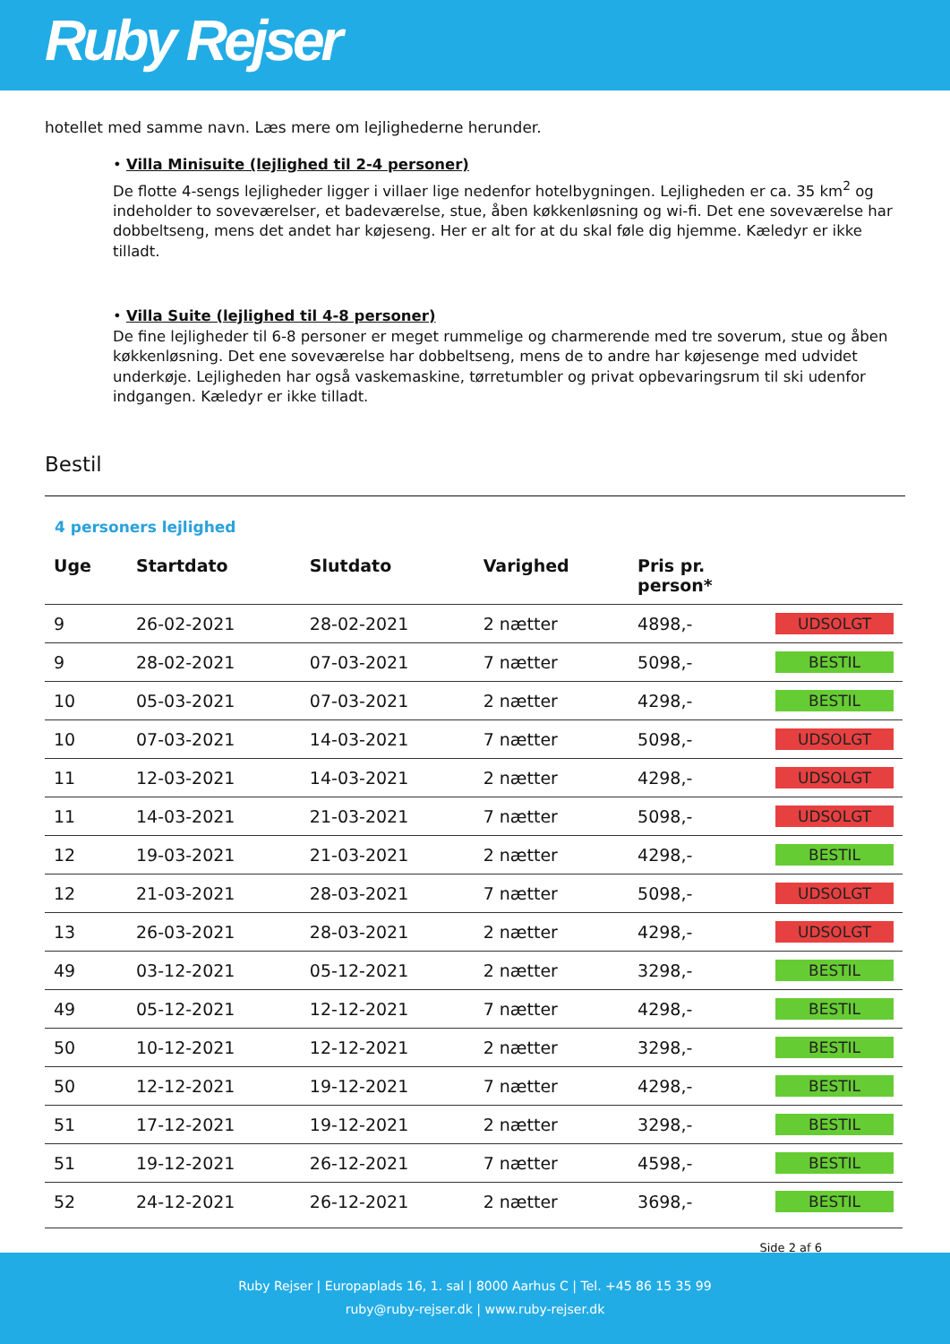Ruby Rejser
hotellet med samme navn. Læs mere om lejlighederne herunder.
• Villa Minisuite (lejlighed til 2-4 personer)
De flotte 4-sengs lejligheder ligger i villaer lige nedenfor hotelbygningen. Lejligheden er ca. 35 km<sup>2</sup> og indeholder to soveværelser, et badeværelse, stue, åben køkkenløsning og wi-fi. Det ene soveværelse har dobbeltseng, mens det andet har køjeseng. Her er alt for at du skal føle dig hjemme. Kæledyr er ikke tilladt.
• Villa Suite (lejlighed til 4-8 personer)
De fine lejligheder til 6-8 personer er meget rummelige og charmerende med tre soverum, stue og åben køkkenløsning. Det ene soveværelse har dobbeltseng, mens de to andre har køjesenge med udvidet underkøje. Lejligheden har også vaskemaskine, tørretumbler og privat opbevaringsrum til ski udenfor indgangen. Kæledyr er ikke tilladt.
Bestil
4 personers lejlighed
| Uge | Startdato | Slutdato | Varighed | Pris pr. person* | |
| --- | --- | --- | --- | --- | --- |
| 9 | 26-02-2021 | 28-02-2021 | 2 nætter | 4898,- | UDSOLGT |
| 9 | 28-02-2021 | 07-03-2021 | 7 nætter | 5098,- | BESTIL |
| 10 | 05-03-2021 | 07-03-2021 | 2 nætter | 4298,- | BESTIL |
| 10 | 07-03-2021 | 14-03-2021 | 7 nætter | 5098,- | UDSOLGT |
| 11 | 12-03-2021 | 14-03-2021 | 2 nætter | 4298,- | UDSOLGT |
| 11 | 14-03-2021 | 21-03-2021 | 7 nætter | 5098,- | UDSOLGT |
| 12 | 19-03-2021 | 21-03-2021 | 2 nætter | 4298,- | BESTIL |
| 12 | 21-03-2021 | 28-03-2021 | 7 nætter | 5098,- | UDSOLGT |
| 13 | 26-03-2021 | 28-03-2021 | 2 nætter | 4298,- | UDSOLGT |
| 49 | 03-12-2021 | 05-12-2021 | 2 nætter | 3298,- | BESTIL |
| 49 | 05-12-2021 | 12-12-2021 | 7 nætter | 4298,- | BESTIL |
| 50 | 10-12-2021 | 12-12-2021 | 2 nætter | 3298,- | BESTIL |
| 50 | 12-12-2021 | 19-12-2021 | 7 nætter | 4298,- | BESTIL |
| 51 | 17-12-2021 | 19-12-2021 | 2 nætter | 3298,- | BESTIL |
| 51 | 19-12-2021 | 26-12-2021 | 7 nætter | 4598,- | BESTIL |
| 52 | 24-12-2021 | 26-12-2021 | 2 nætter | 3698,- | BESTIL |
Side 2 af 6
Ruby Rejser | Europaplads 16, 1. sal | 8000 Aarhus C | Tel. +45 86 15 35 99
ruby@ruby-rejser.dk | www.ruby-rejser.dk